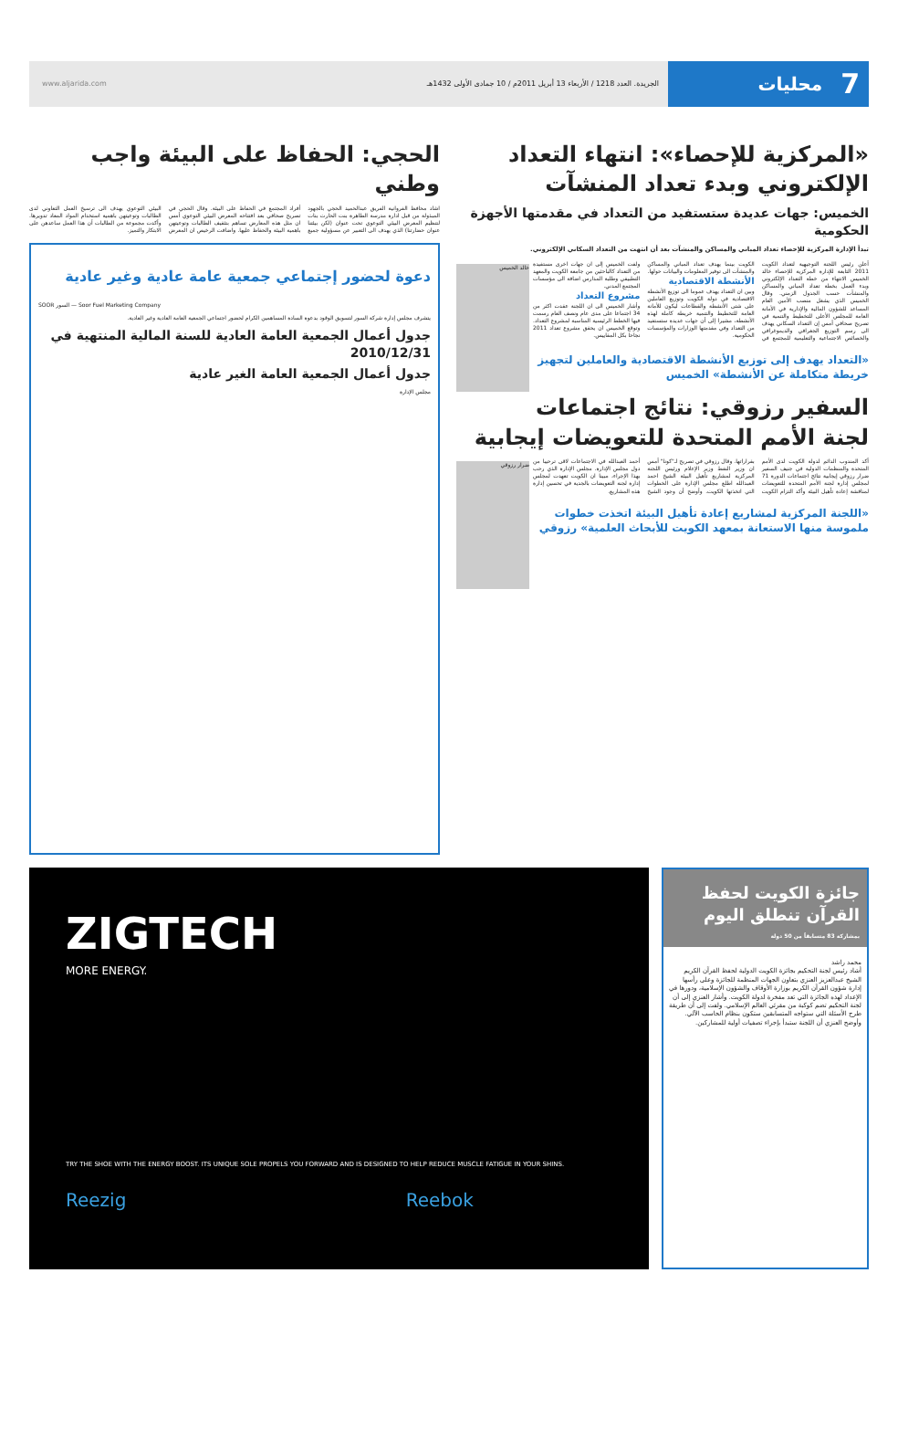7 محليات
الجريدة. العدد 1218 / الأربعاء 13 أبريل 2011م / 10 جمادى الأولى 1432هـ
www.aljarida.com
«المركزية للإحصاء»: انتهاء التعداد الإلكتروني وبدء تعداد المنشآت
الخميس: جهات عديدة ستستفيد من التعداد في مقدمتها الأجهزة الحكومية
تبدأ الإدارة المركزية للإحصاء تعداد المباني والمساكن والمنشآت بعد أن انتهت من التعداد السكاني الإلكتروني.
خالد الخميس
أعلن رئيس اللجنة التوجيهية لتعداد الكويت 2011 التابعة للإدارة المركزية للإحصاء خالد الخميس الانتهاء من خطة التعداد الإلكتروني وبدء العمل بخطة تعداد المباني والمساكن والمنشآت حسب الجدول الزمني. وقال الخميس الذي يشغل منصب الأمين العام المساعد للشؤون المالية والإدارية في الأمانة العامة للمجلس الأعلى للتخطيط والتنمية في تصريح صحافي أمس إن التعداد السكاني يهدف الى رسم التوزيع الجغرافي والديموغرافي والخصائص الاجتماعية والتعليمية للمجتمع في الكويت بينما يهدف تعداد المباني والمساكن والمنشآت الى توفير المعلومات والبيانات حولها.
الأنشطة الاقتصادية
وبين ان التعداد يهدف عموما الى توزيع الأنشطة الاقتصادية في دولة الكويت وتوزيع العاملين على شتى الأنشطة والقطاعات ليكون للأمانة العامة للتخطيط والتنمية خريطة كاملة لهذه الأنشطة، مشيرا إلى أن جهات عديدة ستستفيد من التعداد وفي مقدمتها الوزارات والمؤسسات الحكومية.
ولفت الخميس إلى ان جهات اخرى مستفيدة من التعداد كالباحثين من جامعة الكويت والمعهد التطبيقي وطلبة المدارس اضافة الى مؤسسات المجتمع المدني.
مشروع التعداد
وأشار الخميس الى ان اللجنة عقدت اكثر من 34 اجتماعا على مدى عام ونصف العام رسمت فيها الخطط الرئيسية المناسبة لمشروع التعداد. وتوقع الخميس ان يحقق مشروع تعداد 2011 نجاحا بكل المقاييس.
«التعداد يهدف إلى توزيع الأنشطة الاقتصادية والعاملين لتجهيز خريطة متكاملة عن الأنشطة» الخميس
السفير رزوقي: نتائج اجتماعات لجنة الأمم المتحدة للتعويضات إيجابية
ضرار رزوقي
أكد المندوب الدائم لدولة الكويت لدى الأمم المتحدة والمنظمات الدولية في جنيف السفير ضرار رزوقي إيجابية نتائج اجتماعات الدورة 71 لمجلس إدارة لجنة الأمم المتحدة للتعويضات لمناقشة إعادة تأهيل البيئة وأكد التزام الكويت بقراراتها. وقال رزوقي في تصريح لـ"كونا" أمس ان وزير النفط وزير الإعلام ورئيس اللجنة المركزية لمشاريع تأهيل البيئة الشيخ احمد العبدالله اطلع مجلس الإدارة على الخطوات التي اتخذتها الكويت. وأوضح أن وجود الشيخ أحمد العبدالله في الاجتماعات لاقى ترحيبا من دول مجلس الإدارة. مجلس الإدارة الذي رحب بهذا الإجراء، مبينا ان الكويت تعهدت لمجلس إدارة لجنة التعويضات بالجدية في تحسين إدارة هذه المشاريع.
«اللجنة المركزية لمشاريع إعادة تأهيل البيئة اتخذت خطوات ملموسة منها الاستعانة بمعهد الكويت للأبحاث العلمية» رزوقي
الحجي: الحفاظ على البيئة واجب وطني
اشاد محافظ الفروانية الفريق عبدالحميد الحجي بالجهود المبذولة من قبل ادارة مدرسة الطاهرة بنت الحارث بنات لتنظيم المعرض البيئي التوعوي تحت عنوان (لكن بيئتنا عنوان حضارتنا) الذي يهدف الى التعبير عن مسؤولية جميع أفراد المجتمع في الحفاظ على البيئة. وقال الحجي في تصريح صحافي بعد افتتاحه المعرض البيئي التوعوي أمس ان مثل هذه المعارض تساهم بتثقيف الطالبات وتوعيتهن باهمية البيئة والحفاظ عليها. واضافت الرخيص ان المعرض البيئي التوعوي يهدف الى ترسيخ العمل التعاوني لدى الطالبات وتوعيتهن باهمية استخدام المواد المعاد تدويرها. وأكدت مجموعة من الطالبات أن هذا العمل ساعدهن على الابتكار والتميز.
دعوة لحضور إجتماعي جمعية عامة عادية وغير عادية
SOOR السور — Soor Fuel Marketing Company
يتشرف مجلس إدارة شركة السور لتسويق الوقود بدعوة السادة المساهمين الكرام لحضور اجتماعي الجمعية العامة العادية وغير العادية.
جدول أعمال الجمعية العامة العادية للسنة المالية المنتهية في 2010/12/31
جدول أعمال الجمعية العامة الغير عادية
مجلس الإدارة
جائزة الكويت لحفظ القرآن تنطلق اليوم
بمشاركة 83 متسابقاً من 50 دولة
محمد راشد
أشاد رئيس لجنة التحكيم بجائزة الكويت الدولية لحفظ القرآن الكريم الشيخ عبدالعزيز العنزي بتعاون الجهات المنظمة للجائزة وعلى رأسها إدارة شؤون القرآن الكريم بوزارة الأوقاف والشؤون الإسلامية، ودورها في الإعداد لهذه الجائزة التي تعد مفخرة لدولة الكويت. وأشار العنزي إلى أن لجنة التحكيم تضم كوكبة من مقرئي العالم الإسلامي. ولفت إلى أن طريقة طرح الأسئلة التي ستواجه المتسابقين ستكون بنظام الحاسب الآلي. وأوضح العنزي أن اللجنة ستبدأ بإجراء تصفيات أولية للمشاركين.
ZIGTECH
MORE ENERGY.
TRY THE SHOE WITH THE ENERGY BOOST. ITS UNIQUE SOLE PROPELS YOU FORWARD AND IS DESIGNED TO HELP REDUCE MUSCLE FATIGUE IN YOUR SHINS.
Reezig Reebok